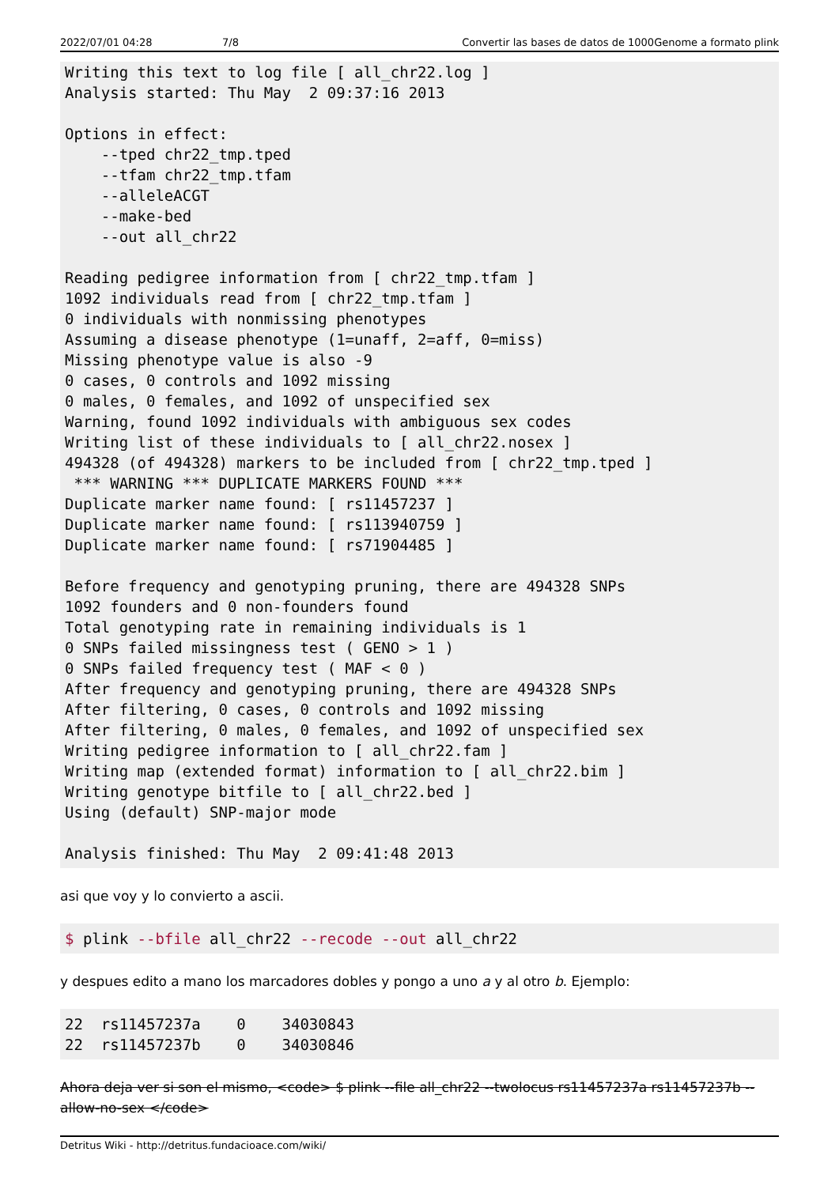2022/07/01 04:28 7/8 Convertir las bases de datos de 1000Genome a formato plink
Writing this text to log file [ all_chr22.log ]
Analysis started: Thu May  2 09:37:16 2013

Options in effect:
    --tped chr22_tmp.tped
    --tfam chr22_tmp.tfam
    --alleleACGT
    --make-bed
    --out all_chr22

Reading pedigree information from [ chr22_tmp.tfam ]
1092 individuals read from [ chr22_tmp.tfam ]
0 individuals with nonmissing phenotypes
Assuming a disease phenotype (1=unaff, 2=aff, 0=miss)
Missing phenotype value is also -9
0 cases, 0 controls and 1092 missing
0 males, 0 females, and 1092 of unspecified sex
Warning, found 1092 individuals with ambiguous sex codes
Writing list of these individuals to [ all_chr22.nosex ]
494328 (of 494328) markers to be included from [ chr22_tmp.tped ]
 *** WARNING *** DUPLICATE MARKERS FOUND ***
Duplicate marker name found: [ rs11457237 ]
Duplicate marker name found: [ rs113940759 ]
Duplicate marker name found: [ rs71904485 ]

Before frequency and genotyping pruning, there are 494328 SNPs
1092 founders and 0 non-founders found
Total genotyping rate in remaining individuals is 1
0 SNPs failed missingness test ( GENO > 1 )
0 SNPs failed frequency test ( MAF < 0 )
After frequency and genotyping pruning, there are 494328 SNPs
After filtering, 0 cases, 0 controls and 1092 missing
After filtering, 0 males, 0 females, and 1092 of unspecified sex
Writing pedigree information to [ all_chr22.fam ]
Writing map (extended format) information to [ all_chr22.bim ]
Writing genotype bitfile to [ all_chr22.bed ]
Using (default) SNP-major mode

Analysis finished: Thu May  2 09:41:48 2013
asi que voy y lo convierto a ascii.
$ plink --bfile all_chr22 --recode --out all_chr22
y despues edito a mano los marcadores dobles y pongo a uno a y al otro b. Ejemplo:
22  rs11457237a    0    34030843
22  rs11457237b    0    34030846
Ahora deja ver si son el mismo, <code> $ plink --file all_chr22 --twolocus rs11457237a rs11457237b --allow-no-sex </code>
Detritus Wiki - http://detritus.fundacioace.com/wiki/